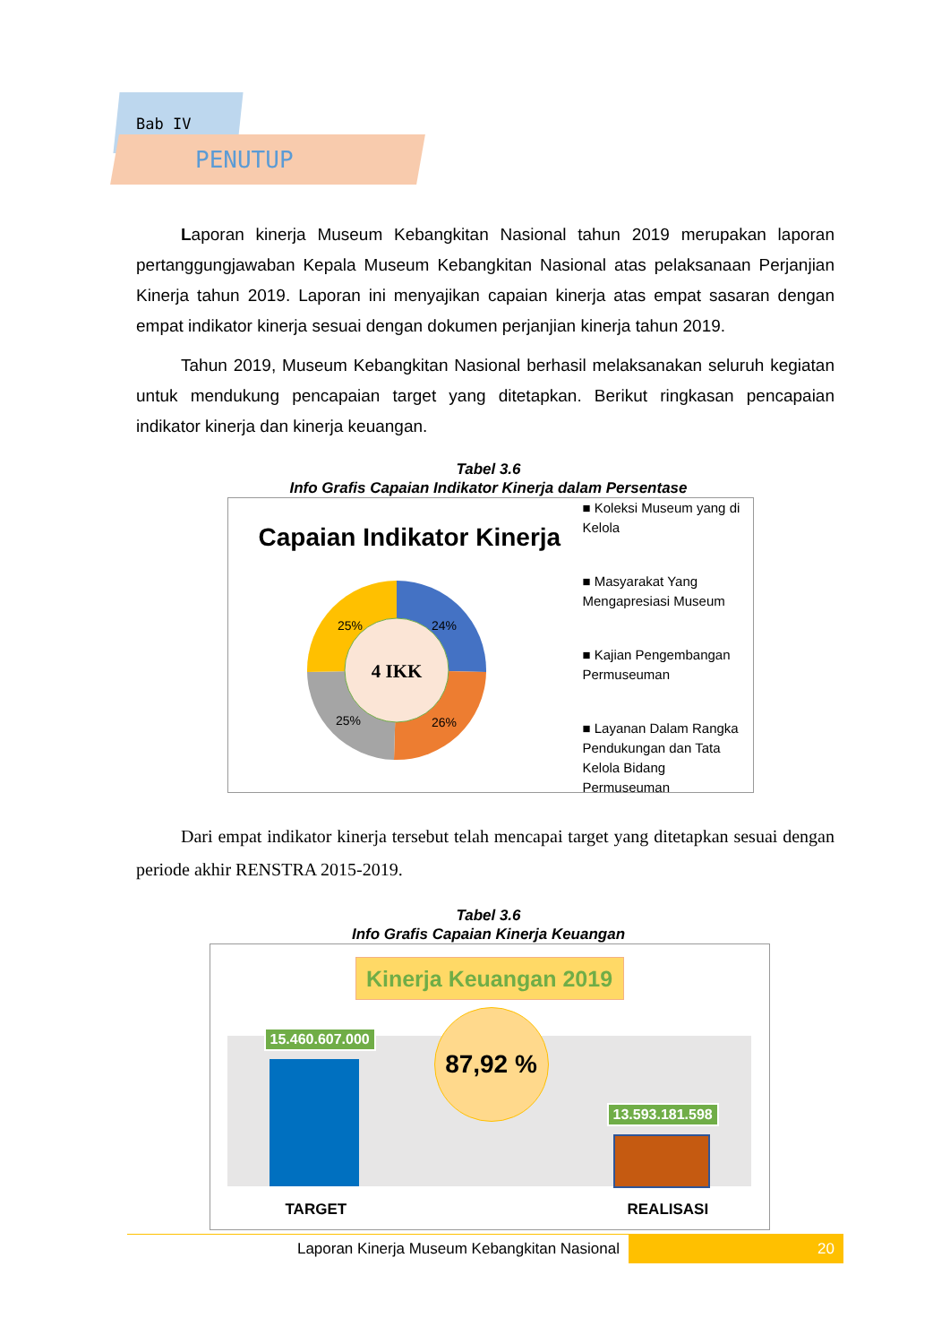Bab IV
PENUTUP
Laporan kinerja Museum Kebangkitan Nasional tahun 2019 merupakan laporan pertanggungjawaban Kepala Museum Kebangkitan Nasional atas pelaksanaan Perjanjian Kinerja tahun 2019. Laporan ini menyajikan capaian kinerja atas empat sasaran dengan empat indikator kinerja sesuai dengan dokumen perjanjian kinerja tahun 2019.
Tahun 2019, Museum Kebangkitan Nasional berhasil melaksanakan seluruh kegiatan untuk mendukung pencapaian target yang ditetapkan. Berikut ringkasan pencapaian indikator kinerja dan kinerja keuangan.
Tabel 3.6
Info Grafis Capaian Indikator Kinerja dalam Persentase
Capaian Indikator Kinerja
4 IKK
25%
24%
25%
26%
■ Koleksi Museum yang di Kelola
■ Masyarakat Yang Mengapresiasi Museum
■ Kajian Pengembangan Permuseuman
■ Layanan Dalam Rangka Pendukungan dan Tata Kelola Bidang Permuseuman
Dari empat indikator kinerja tersebut telah mencapai target yang ditetapkan sesuai dengan periode akhir RENSTRA 2015-2019.
Tabel 3.6
Info Grafis Capaian Kinerja Keuangan
Kinerja Keuangan 2019
15.460.607.000 87,92 %
13.593.181.598
TARGET REALISASI
Laporan Kinerja Museum Kebangkitan Nasional
20